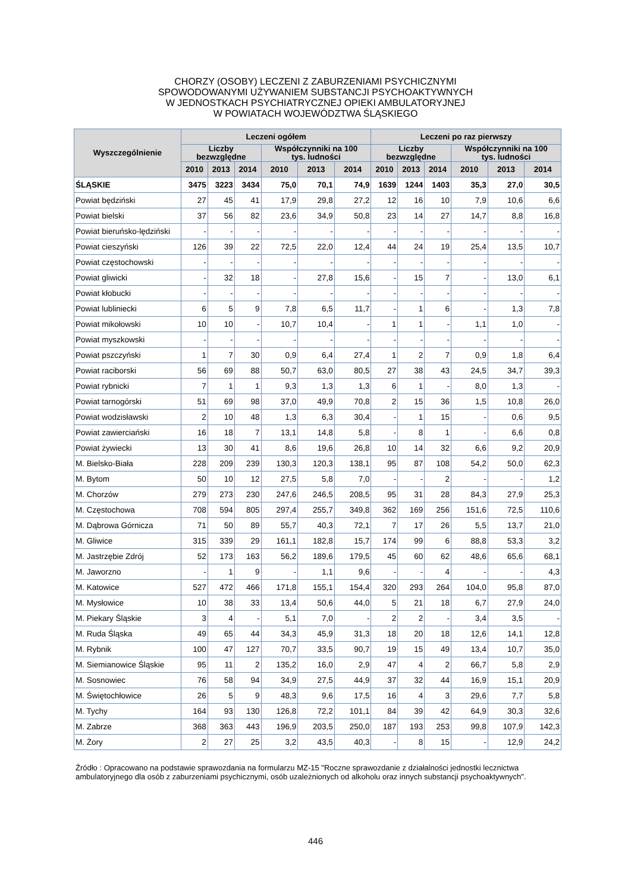CHORZY (OSOBY) LECZENI Z ZABURZENIAMI PSYCHICZNYMI
SPOWODOWANYMI UŻYWANIEM SUBSTANCJI PSYCHOAKTYWNYCH
W JEDNOSTKACH PSYCHIATRYCZNEJ OPIEKI AMBULATORYJNEJ
W POWIATACH WOJEWÓDZTWA ŚLĄSKIEGO
| Wyszczególnienie | Leczeni ogółem | | | | | | Leczeni po raz pierwszy | | | | | |
| --- | --- | --- | --- | --- | --- | --- | --- | --- | --- | --- | --- | --- |
| | Liczby bezwzględne | | | Współczynniki na 100 tys. ludności | | | Liczby bezwzględne | | | Współczynniki na 100 tys. ludności | | |
| | 2010 | 2013 | 2014 | 2010 | 2013 | 2014 | 2010 | 2013 | 2014 | 2010 | 2013 | 2014 |
| ŚLĄSKIE | 3475 | 3223 | 3434 | 75,0 | 70,1 | 74,9 | 1639 | 1244 | 1403 | 35,3 | 27,0 | 30,5 |
| Powiat będziński | 27 | 45 | 41 | 17,9 | 29,8 | 27,2 | 12 | 16 | 10 | 7,9 | 10,6 | 6,6 |
| Powiat bielski | 37 | 56 | 82 | 23,6 | 34,9 | 50,8 | 23 | 14 | 27 | 14,7 | 8,8 | 16,8 |
| Powiat bieruńsko-lędziński | - | - | - | - | - | - | - | - | - | - | - | - |
| Powiat cieszyński | 126 | 39 | 22 | 72,5 | 22,0 | 12,4 | 44 | 24 | 19 | 25,4 | 13,5 | 10,7 |
| Powiat częstochowski | - | - | - | - | - | - | - | - | - | - | - | - |
| Powiat gliwicki | - | 32 | 18 | - | 27,8 | 15,6 | - | 15 | 7 | - | 13,0 | 6,1 |
| Powiat kłobucki | - | - | - | - | - | - | - | - | - | - | - | - |
| Powiat lubliniecki | 6 | 5 | 9 | 7,8 | 6,5 | 11,7 | - | 1 | 6 | - | 1,3 | 7,8 |
| Powiat mikołowski | 10 | 10 | - | 10,7 | 10,4 | - | 1 | 1 | - | 1,1 | 1,0 | - |
| Powiat myszkowski | - | - | - | - | - | - | - | - | - | - | - | - |
| Powiat pszczyński | 1 | 7 | 30 | 0,9 | 6,4 | 27,4 | 1 | 2 | 7 | 0,9 | 1,8 | 6,4 |
| Powiat raciborski | 56 | 69 | 88 | 50,7 | 63,0 | 80,5 | 27 | 38 | 43 | 24,5 | 34,7 | 39,3 |
| Powiat rybnicki | 7 | 1 | 1 | 9,3 | 1,3 | 1,3 | 6 | 1 | - | 8,0 | 1,3 | - |
| Powiat tarnogórski | 51 | 69 | 98 | 37,0 | 49,9 | 70,8 | 2 | 15 | 36 | 1,5 | 10,8 | 26,0 |
| Powiat wodzisławski | 2 | 10 | 48 | 1,3 | 6,3 | 30,4 | - | 1 | 15 | - | 0,6 | 9,5 |
| Powiat zawierciański | 16 | 18 | 7 | 13,1 | 14,8 | 5,8 | - | 8 | 1 | - | 6,6 | 0,8 |
| Powiat żywiecki | 13 | 30 | 41 | 8,6 | 19,6 | 26,8 | 10 | 14 | 32 | 6,6 | 9,2 | 20,9 |
| M. Bielsko-Biała | 228 | 209 | 239 | 130,3 | 120,3 | 138,1 | 95 | 87 | 108 | 54,2 | 50,0 | 62,3 |
| M. Bytom | 50 | 10 | 12 | 27,5 | 5,8 | 7,0 | - | - | 2 | - | - | 1,2 |
| M. Chorzów | 279 | 273 | 230 | 247,6 | 246,5 | 208,5 | 95 | 31 | 28 | 84,3 | 27,9 | 25,3 |
| M. Częstochowa | 708 | 594 | 805 | 297,4 | 255,7 | 349,8 | 362 | 169 | 256 | 151,6 | 72,5 | 110,6 |
| M. Dąbrowa Górnicza | 71 | 50 | 89 | 55,7 | 40,3 | 72,1 | 7 | 17 | 26 | 5,5 | 13,7 | 21,0 |
| M. Gliwice | 315 | 339 | 29 | 161,1 | 182,8 | 15,7 | 174 | 99 | 6 | 88,8 | 53,3 | 3,2 |
| M. Jastrzębie Zdrój | 52 | 173 | 163 | 56,2 | 189,6 | 179,5 | 45 | 60 | 62 | 48,6 | 65,6 | 68,1 |
| M. Jaworzno | - | 1 | 9 | - | 1,1 | 9,6 | - | - | 4 | - | - | 4,3 |
| M. Katowice | 527 | 472 | 466 | 171,8 | 155,1 | 154,4 | 320 | 293 | 264 | 104,0 | 95,8 | 87,0 |
| M. Mysłowice | 10 | 38 | 33 | 13,4 | 50,6 | 44,0 | 5 | 21 | 18 | 6,7 | 27,9 | 24,0 |
| M. Piekary Śląskie | 3 | 4 | - | 5,1 | 7,0 | - | 2 | 2 | - | 3,4 | 3,5 | - |
| M. Ruda Śląska | 49 | 65 | 44 | 34,3 | 45,9 | 31,3 | 18 | 20 | 18 | 12,6 | 14,1 | 12,8 |
| M. Rybnik | 100 | 47 | 127 | 70,7 | 33,5 | 90,7 | 19 | 15 | 49 | 13,4 | 10,7 | 35,0 |
| M. Siemianowice Śląskie | 95 | 11 | 2 | 135,2 | 16,0 | 2,9 | 47 | 4 | 2 | 66,7 | 5,8 | 2,9 |
| M. Sosnowiec | 76 | 58 | 94 | 34,9 | 27,5 | 44,9 | 37 | 32 | 44 | 16,9 | 15,1 | 20,9 |
| M. Świętochłowice | 26 | 5 | 9 | 48,3 | 9,6 | 17,5 | 16 | 4 | 3 | 29,6 | 7,7 | 5,8 |
| M. Tychy | 164 | 93 | 130 | 126,8 | 72,2 | 101,1 | 84 | 39 | 42 | 64,9 | 30,3 | 32,6 |
| M. Zabrze | 368 | 363 | 443 | 196,9 | 203,5 | 250,0 | 187 | 193 | 253 | 99,8 | 107,9 | 142,3 |
| M. Żory | 2 | 27 | 25 | 3,2 | 43,5 | 40,3 | - | 8 | 15 | - | 12,9 | 24,2 |
Źródło : Opracowano na podstawie sprawozdania na formularzu MZ-15 "Roczne sprawozdanie z działalności jednostki lecznictwa ambulatoryjnego dla osób z zaburzeniami psychicznymi, osób uzależnionych od alkoholu oraz innych substancji psychoaktywnych".
446